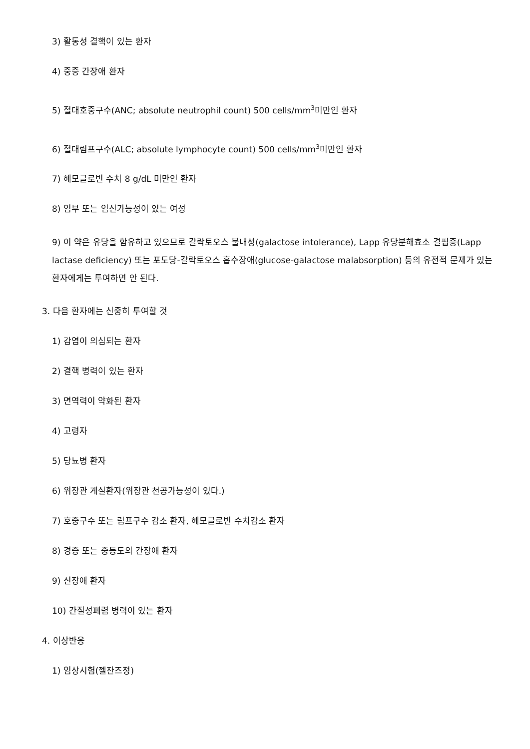3) 활동성 결핵이 있는 환자
4) 중증 간장애 환자
5) 절대호중구수(ANC; absolute neutrophil count) 500 cells/mm<sup>3</sup>미만인 환자
6) 절대림프구수(ALC; absolute lymphocyte count) 500 cells/mm<sup>3</sup>미만인 환자
7) 헤모글로빈 수치 8 g/dL 미만인 환자
8) 임부 또는 임신가능성이 있는 여성
9) 이 약은 유당을 함유하고 있으므로 갈락토오스 불내성(galactose intolerance), Lapp 유당분해효소 결핍증(Lapp lactase deficiency) 또는 포도당-갈락토오스 흡수장애(glucose-galactose malabsorption) 등의 유전적 문제가 있는 환자에게는 투여하면 안 된다.
3. 다음 환자에는 신중히 투여할 것
1) 감염이 의심되는 환자
2) 결핵 병력이 있는 환자
3) 면역력이 약화된 환자
4) 고령자
5) 당뇨병 환자
6) 위장관 게실환자(위장관 천공가능성이 있다.)
7) 호중구수 또는 림프구수 감소 환자, 헤모글로빈 수치감소 환자
8) 경증 또는 중등도의 간장애 환자
9) 신장애 환자
10) 간질성폐렴 병력이 있는 환자
4. 이상반응
1) 임상시험(젤잔즈정)